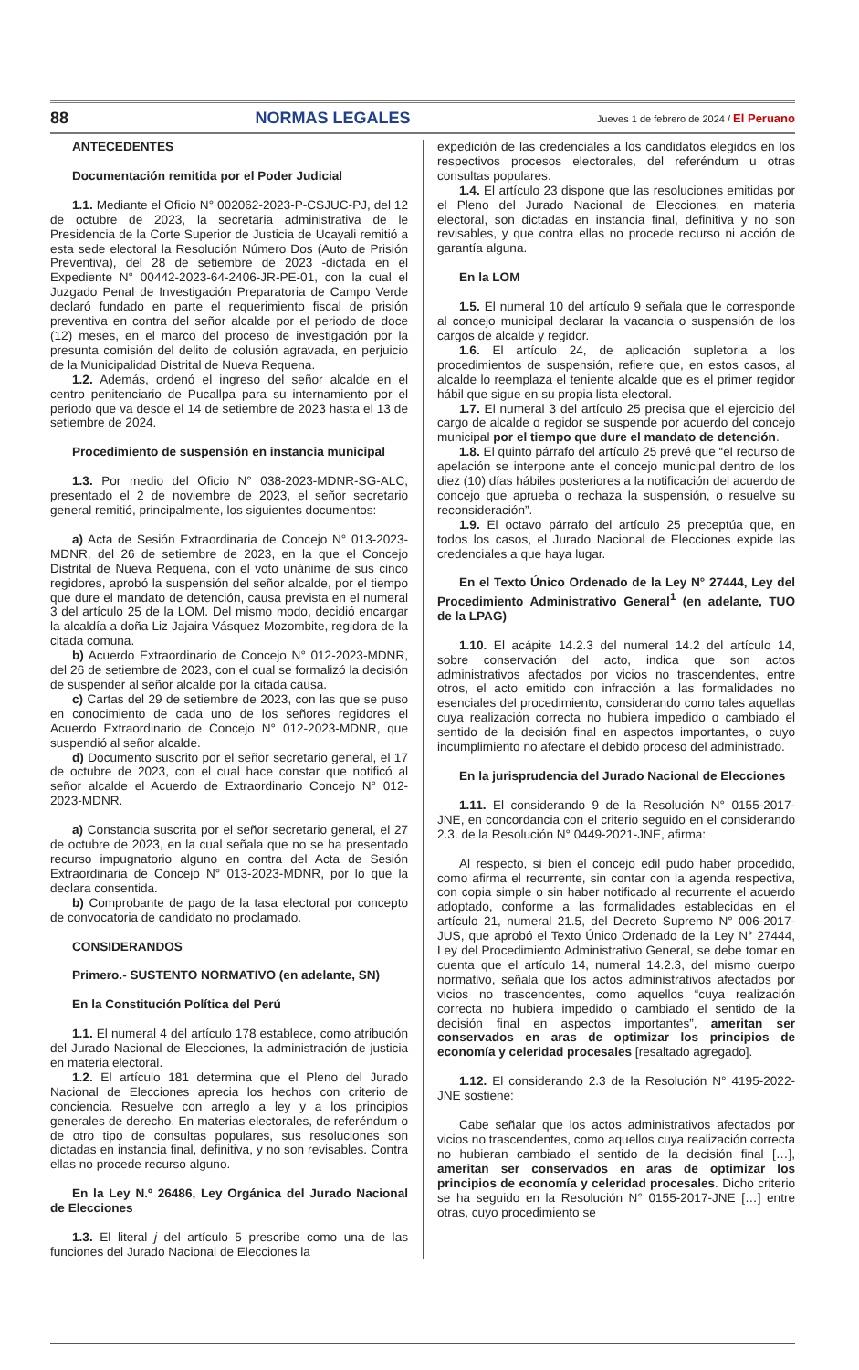88 NORMAS LEGALES Jueves 1 de febrero de 2024 / El Peruano
ANTECEDENTES
Documentación remitida por el Poder Judicial
1.1. Mediante el Oficio N° 002062-2023-P-CSJUC-PJ, del 12 de octubre de 2023, la secretaria administrativa de le Presidencia de la Corte Superior de Justicia de Ucayali remitió a esta sede electoral la Resolución Número Dos (Auto de Prisión Preventiva), del 28 de setiembre de 2023 -dictada en el Expediente N° 00442-2023-64-2406-JR-PE-01, con la cual el Juzgado Penal de Investigación Preparatoria de Campo Verde declaró fundado en parte el requerimiento fiscal de prisión preventiva en contra del señor alcalde por el periodo de doce (12) meses, en el marco del proceso de investigación por la presunta comisión del delito de colusión agravada, en perjuicio de la Municipalidad Distrital de Nueva Requena.
1.2. Además, ordenó el ingreso del señor alcalde en el centro penitenciario de Pucallpa para su internamiento por el periodo que va desde el 14 de setiembre de 2023 hasta el 13 de setiembre de 2024.
Procedimiento de suspensión en instancia municipal
1.3. Por medio del Oficio N° 038-2023-MDNR-SG-ALC, presentado el 2 de noviembre de 2023, el señor secretario general remitió, principalmente, los siguientes documentos:
a) Acta de Sesión Extraordinaria de Concejo N° 013-2023-MDNR, del 26 de setiembre de 2023, en la que el Concejo Distrital de Nueva Requena, con el voto unánime de sus cinco regidores, aprobó la suspensión del señor alcalde, por el tiempo que dure el mandato de detención, causa prevista en el numeral 3 del artículo 25 de la LOM. Del mismo modo, decidió encargar la alcaldía a doña Liz Jajaira Vásquez Mozombite, regidora de la citada comuna.
b) Acuerdo Extraordinario de Concejo N° 012-2023-MDNR, del 26 de setiembre de 2023, con el cual se formalizó la decisión de suspender al señor alcalde por la citada causa.
c) Cartas del 29 de setiembre de 2023, con las que se puso en conocimiento de cada uno de los señores regidores el Acuerdo Extraordinario de Concejo N° 012-2023-MDNR, que suspendió al señor alcalde.
d) Documento suscrito por el señor secretario general, el 17 de octubre de 2023, con el cual hace constar que notificó al señor alcalde el Acuerdo de Extraordinario Concejo N° 012-2023-MDNR.
a) Constancia suscrita por el señor secretario general, el 27 de octubre de 2023, en la cual señala que no se ha presentado recurso impugnatorio alguno en contra del Acta de Sesión Extraordinaria de Concejo N° 013-2023-MDNR, por lo que la declara consentida.
b) Comprobante de pago de la tasa electoral por concepto de convocatoria de candidato no proclamado.
CONSIDERANDOS
Primero.- SUSTENTO NORMATIVO (en adelante, SN)
En la Constitución Política del Perú
1.1. El numeral 4 del artículo 178 establece, como atribución del Jurado Nacional de Elecciones, la administración de justicia en materia electoral.
1.2. El artículo 181 determina que el Pleno del Jurado Nacional de Elecciones aprecia los hechos con criterio de conciencia. Resuelve con arreglo a ley y a los principios generales de derecho. En materias electorales, de referéndum o de otro tipo de consultas populares, sus resoluciones son dictadas en instancia final, definitiva, y no son revisables. Contra ellas no procede recurso alguno.
En la Ley N.º 26486, Ley Orgánica del Jurado Nacional de Elecciones
1.3. El literal j del artículo 5 prescribe como una de las funciones del Jurado Nacional de Elecciones la
expedición de las credenciales a los candidatos elegidos en los respectivos procesos electorales, del referéndum u otras consultas populares.
1.4. El artículo 23 dispone que las resoluciones emitidas por el Pleno del Jurado Nacional de Elecciones, en materia electoral, son dictadas en instancia final, definitiva y no son revisables, y que contra ellas no procede recurso ni acción de garantía alguna.
En la LOM
1.5. El numeral 10 del artículo 9 señala que le corresponde al concejo municipal declarar la vacancia o suspensión de los cargos de alcalde y regidor.
1.6. El artículo 24, de aplicación supletoria a los procedimientos de suspensión, refiere que, en estos casos, al alcalde lo reemplaza el teniente alcalde que es el primer regidor hábil que sigue en su propia lista electoral.
1.7. El numeral 3 del artículo 25 precisa que el ejercicio del cargo de alcalde o regidor se suspende por acuerdo del concejo municipal por el tiempo que dure el mandato de detención.
1.8. El quinto párrafo del artículo 25 prevé que “el recurso de apelación se interpone ante el concejo municipal dentro de los diez (10) días hábiles posteriores a la notificación del acuerdo de concejo que aprueba o rechaza la suspensión, o resuelve su reconsideración”.
1.9. El octavo párrafo del artículo 25 preceptúa que, en todos los casos, el Jurado Nacional de Elecciones expide las credenciales a que haya lugar.
En el Texto Único Ordenado de la Ley N° 27444, Ley del Procedimiento Administrativo General<sup>1</sup> (en adelante, TUO de la LPAG)
1.10. El acápite 14.2.3 del numeral 14.2 del artículo 14, sobre conservación del acto, indica que son actos administrativos afectados por vicios no trascendentes, entre otros, el acto emitido con infracción a las formalidades no esenciales del procedimiento, considerando como tales aquellas cuya realización correcta no hubiera impedido o cambiado el sentido de la decisión final en aspectos importantes, o cuyo incumplimiento no afectare el debido proceso del administrado.
En la jurisprudencia del Jurado Nacional de Elecciones
1.11. El considerando 9 de la Resolución N° 0155-2017-JNE, en concordancia con el criterio seguido en el considerando 2.3. de la Resolución N° 0449-2021-JNE, afirma:
Al respecto, si bien el concejo edil pudo haber procedido, como afirma el recurrente, sin contar con la agenda respectiva, con copia simple o sin haber notificado al recurrente el acuerdo adoptado, conforme a las formalidades establecidas en el artículo 21, numeral 21.5, del Decreto Supremo N° 006-2017-JUS, que aprobó el Texto Único Ordenado de la Ley N° 27444, Ley del Procedimiento Administrativo General, se debe tomar en cuenta que el artículo 14, numeral 14.2.3, del mismo cuerpo normativo, señala que los actos administrativos afectados por vicios no trascendentes, como aquellos “cuya realización correcta no hubiera impedido o cambiado el sentido de la decisión final en aspectos importantes”, ameritan ser conservados en aras de optimizar los principios de economía y celeridad procesales [resaltado agregado].
1.12. El considerando 2.3 de la Resolución N° 4195-2022-JNE sostiene:
Cabe señalar que los actos administrativos afectados por vicios no trascendentes, como aquellos cuya realización correcta no hubieran cambiado el sentido de la decisión final […], ameritan ser conservados en aras de optimizar los principios de economía y celeridad procesales. Dicho criterio se ha seguido en la Resolución N° 0155-2017-JNE […] entre otras, cuyo procedimiento se